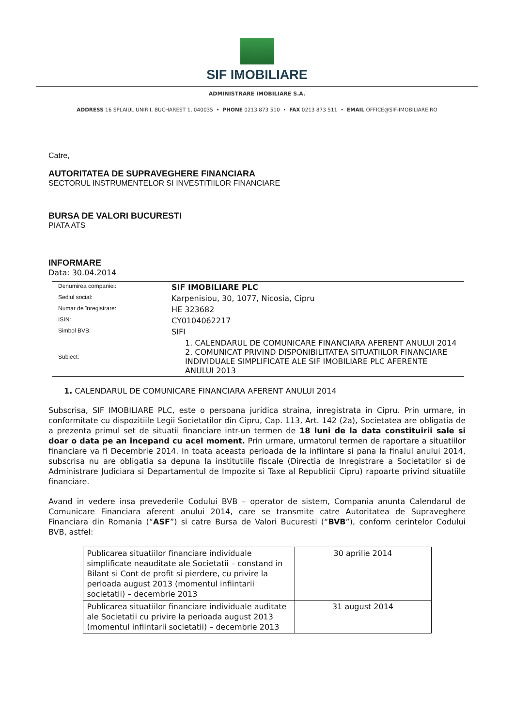SIF IMOBILIARE
ADMINISTRARE IMOBILIARE S.A.
ADDRESS 16 SPLAIUL UNIRII, BUCHAREST 1, 040035 • PHONE 0213 873 510 • FAX 0213 873 511 • EMAIL OFFICE@SIF-IMOBILIARE.RO
Catre,
AUTORITATEA DE SUPRAVEGHERE FINANCIARA
SECTORUL INSTRUMENTELOR SI INVESTITIILOR FINANCIARE
BURSA DE VALORI BUCURESTI
PIATA ATS
INFORMARE
Data: 30.04.2014
| Denumirea companiei: | SIF IMOBILIARE PLC |
| Sediul social: | Karpenisiou, 30, 1077, Nicosia, Cipru |
| Numar de înregistrare: | HE 323682 |
| ISIN: | CY0104062217 |
| Simbol BVB: | SIFI |
| Subiect: | 1. CALENDARUL DE COMUNICARE FINANCIARA AFERENT ANULUI 2014 2. COMUNICAT PRIVIND DISPONIBILITATEA SITUATIILOR FINANCIARE INDIVIDUALE SIMPLIFICATE ALE SIF IMOBILIARE PLC AFERENTE ANULUI 2013 |
1. CALENDARUL DE COMUNICARE FINANCIARA AFERENT ANULUI 2014
Subscrisa, SIF IMOBILIARE PLC, este o persoana juridica straina, inregistrata in Cipru. Prin urmare, in conformitate cu dispozitiile Legii Societatilor din Cipru, Cap. 113, Art. 142 (2a), Societatea are obligatia de a prezenta primul set de situatii financiare intr-un termen de 18 luni de la data constituirii sale si doar o data pe an incepand cu acel moment. Prin urmare, urmatorul termen de raportare a situatiilor financiare va fi Decembrie 2014. In toata aceasta perioada de la infiintare si pana la finalul anului 2014, subscrisa nu are obligatia sa depuna la institutiile fiscale (Directia de Inregistrare a Societatilor si de Administrare Judiciara si Departamentul de Impozite si Taxe al Republicii Cipru) rapoarte privind situatiile financiare.
Avand in vedere insa prevederile Codului BVB – operator de sistem, Compania anunta Calendarul de Comunicare Financiara aferent anului 2014, care se transmite catre Autoritatea de Supraveghere Financiara din Romania (“ASF”) si catre Bursa de Valori Bucuresti (“BVB”), conform cerintelor Codului BVB, astfel:
| Publicarea situatiilor financiare individuale simplificate neauditate ale Societatii – constand in Bilant si Cont de profit si pierdere, cu privire la perioada august 2013 (momentul infiintarii societatii) – decembrie 2013 | 30 aprilie 2014 |
| Publicarea situatiilor financiare individuale auditate ale Societatii cu privire la perioada august 2013 (momentul infiintarii societatii) – decembrie 2013 | 31 august 2014 |